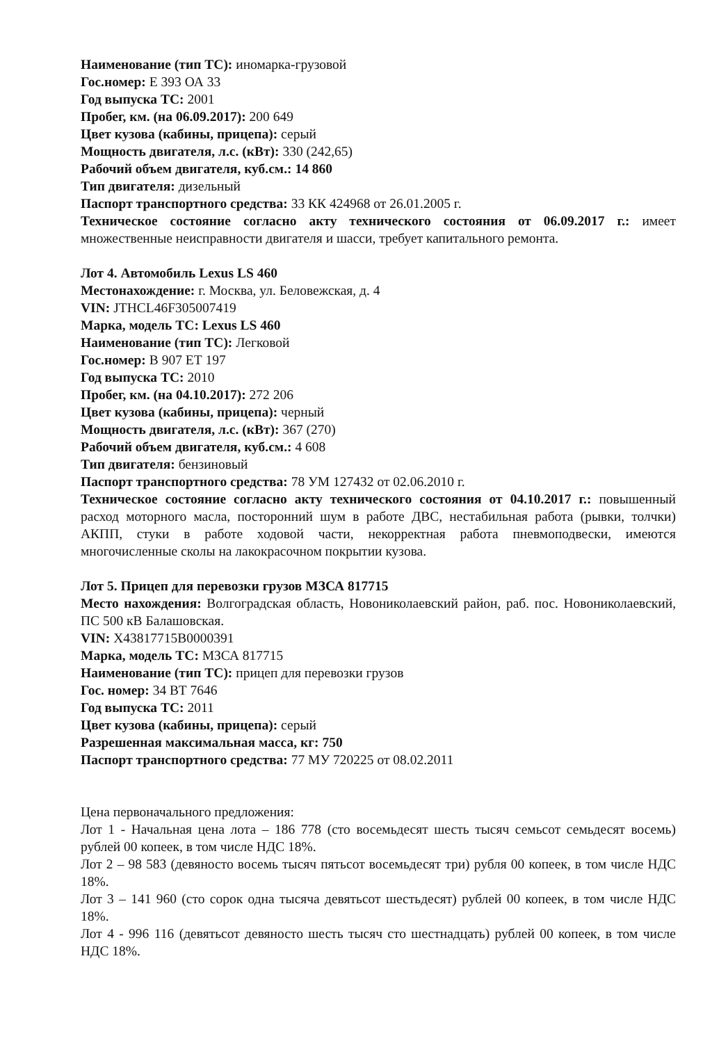Наименование (тип ТС): иномарка-грузовой
Гос.номер: Е 393 ОА 33
Год выпуска ТС: 2001
Пробег, км. (на 06.09.2017): 200 649
Цвет кузова (кабины, прицепа): серый
Мощность двигателя, л.с. (кВт): 330 (242,65)
Рабочий объем двигателя, куб.см.: 14 860
Тип двигателя: дизельный
Паспорт транспортного средства: 33 КК 424968 от 26.01.2005 г.
Техническое состояние согласно акту технического состояния от 06.09.2017 г.: имеет множественные неисправности двигателя и шасси, требует капитального ремонта.
Лот 4. Автомобиль Lexus LS 460
Местонахождение: г. Москва, ул. Беловежская, д. 4
VIN: JTHCL46F305007419
Марка, модель ТС: Lexus LS 460
Наименование (тип ТС): Легковой
Гос.номер: В 907 ЕТ 197
Год выпуска ТС: 2010
Пробег, км. (на 04.10.2017): 272 206
Цвет кузова (кабины, прицепа): черный
Мощность двигателя, л.с. (кВт): 367 (270)
Рабочий объем двигателя, куб.см.: 4 608
Тип двигателя: бензиновый
Паспорт транспортного средства: 78 УМ 127432 от 02.06.2010 г.
Техническое состояние согласно акту технического состояния от 04.10.2017 г.: повышенный расход моторного масла, посторонний шум в работе ДВС, нестабильная работа (рывки, толчки) АКПП, стуки в работе ходовой части, некорректная работа пневмоподвески, имеются многочисленные сколы на лакокрасочном покрытии кузова.
Лот 5. Прицеп для перевозки грузов МЗСА 817715
Место нахождения: Волгоградская область, Новониколаевский район, раб. пос. Новониколаевский, ПС 500 кВ Балашовская.
VIN: X43817715B0000391
Марка, модель ТС: МЗСА 817715
Наименование (тип ТС): прицеп для перевозки грузов
Гос. номер: 34 ВТ 7646
Год выпуска ТС: 2011
Цвет кузова (кабины, прицепа): серый
Разрешенная максимальная масса, кг: 750
Паспорт транспортного средства: 77 МУ 720225 от 08.02.2011
Цена первоначального предложения:
Лот 1 - Начальная цена лота – 186 778 (сто восемьдесят шесть тысяч семьсот семьдесят восемь) рублей 00 копеек, в том числе НДС 18%.
Лот 2 – 98 583 (девяносто восемь тысяч пятьсот восемьдесят три) рубля 00 копеек, в том числе НДС 18%.
Лот 3 – 141 960 (сто сорок одна тысяча девятьсот шестьдесят) рублей 00 копеек, в том числе НДС 18%.
Лот 4 - 996 116 (девятьсот девяносто шесть тысяч сто шестнадцать) рублей 00 копеек, в том числе НДС 18%.